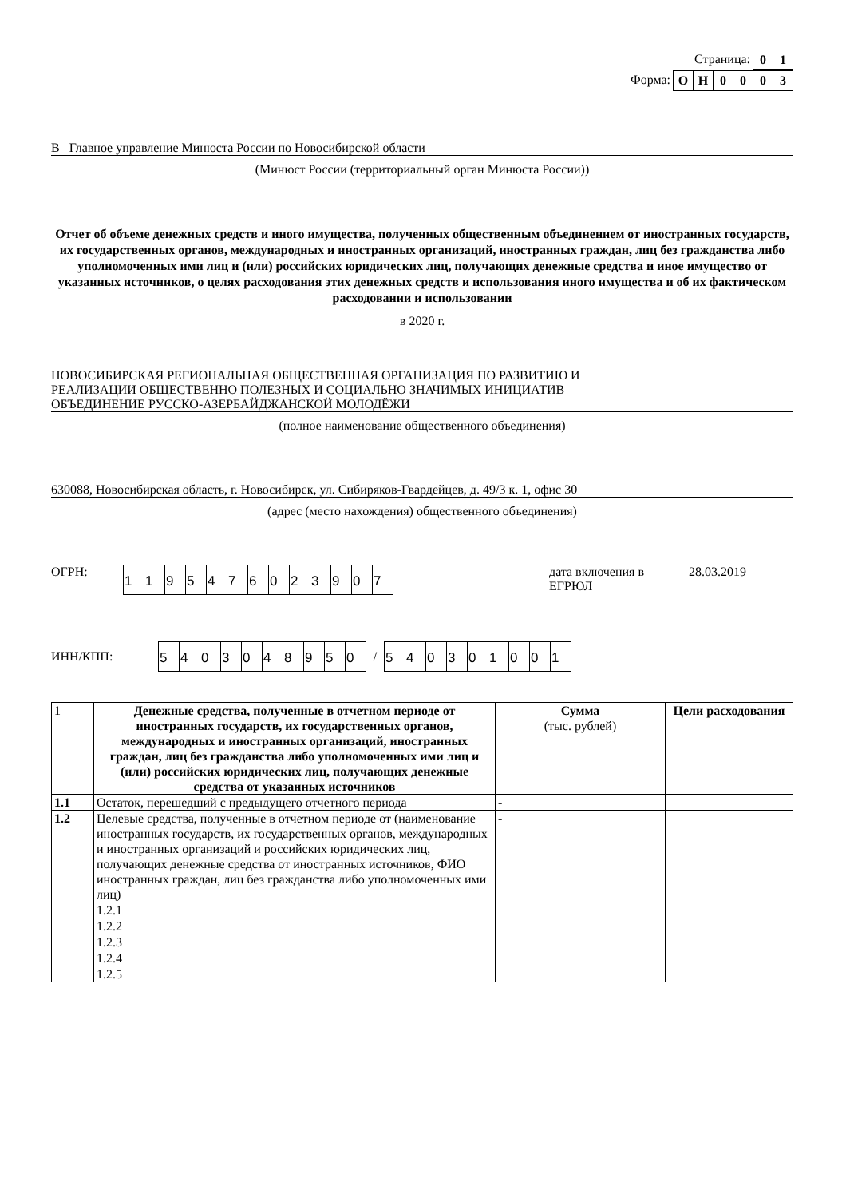Страница: 01
Форма: ОН 0003
В Главное управление Минюста России по Новосибирской области
(Минюст России (территориальный орган Минюста России))
Отчет об объеме денежных средств и иного имущества, полученных общественным объединением от иностранных государств, их государственных органов, международных и иностранных организаций, иностранных граждан, лиц без гражданства либо уполномоченных ими лиц и (или) российских юридических лиц, получающих денежные средства и иное имущество от указанных источников, о целях расходования этих денежных средств и использования иного имущества и об их фактическом расходовании и использовании
в 2020 г.
НОВОСИБИРСКАЯ РЕГИОНАЛЬНАЯ ОБЩЕСТВЕННАЯ ОРГАНИЗАЦИЯ ПО РАЗВИТИЮ И
РЕАЛИЗАЦИИ ОБЩЕСТВЕННО ПОЛЕЗНЫХ И СОЦИАЛЬНО ЗНАЧИМЫХ ИНИЦИАТИВ
ОБЪЕДИНЕНИЕ РУССКО-АЗЕРБАЙДЖАНСКОЙ МОЛОДЁЖИ
(полное наименование общественного объединения)
630088, Новосибирская область, г. Новосибирск, ул. Сибиряков-Гвардейцев, д. 49/3 к. 1, офис 30
(адрес (место нахождения) общественного объединения)
ОГРН:
1195476023907
дата включения в ЕГРЮЛ
28.03.2019
ИНН/КПП:
5403048950
/
540301001
| 1 | Денежные средства, полученные в отчетном периоде от иностранных государств, их государственных органов, международных и иностранных организаций, иностранных граждан, лиц без гражданства либо уполномоченных ими лиц и (или) российских юридических лиц, получающих денежные средства от указанных источников | Сумма (тыс. рублей) | Цели расходования |
| 1.1 | Остаток, перешедший с предыдущего отчетного периода | - | |
| 1.2 | Целевые средства, полученные в отчетном периоде от (наименование иностранных государств, их государственных органов, международных и иностранных организаций и российских юридических лиц, получающих денежные средства от иностранных источников, ФИО иностранных граждан, лиц без гражданства либо уполномоченных ими лиц) | - | |
| | 1.2.1 | | |
| | 1.2.2 | | |
| | 1.2.3 | | |
| | 1.2.4 | | |
| | 1.2.5 | | |